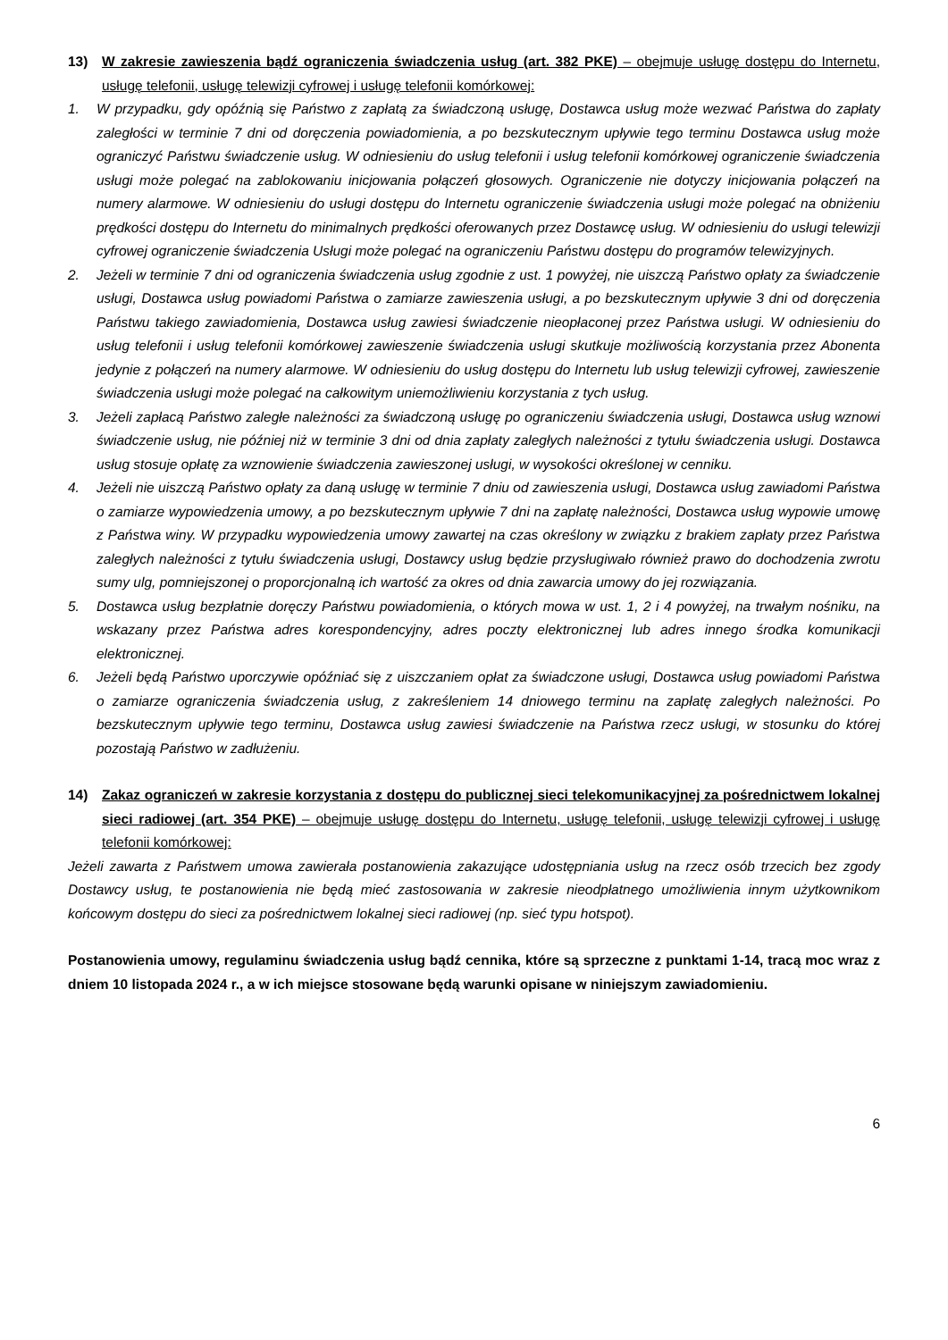13) W zakresie zawieszenia bądź ograniczenia świadczenia usług (art. 382 PKE) – obejmuje usługę dostępu do Internetu, usługę telefonii, usługę telewizji cyfrowej i usługę telefonii komórkowej:
1. W przypadku, gdy opóźnią się Państwo z zapłatą za świadczoną usługę, Dostawca usług może wezwać Państwa do zapłaty zaległości w terminie 7 dni od doręczenia powiadomienia, a po bezskutecznym upływie tego terminu Dostawca usług może ograniczyć Państwu świadczenie usług. W odniesieniu do usług telefonii i usług telefonii komórkowej ograniczenie świadczenia usługi może polegać na zablokowaniu inicjowania połączeń głosowych. Ograniczenie nie dotyczy inicjowania połączeń na numery alarmowe. W odniesieniu do usługi dostępu do Internetu ograniczenie świadczenia usługi może polegać na obniżeniu prędkości dostępu do Internetu do minimalnych prędkości oferowanych przez Dostawcę usług. W odniesieniu do usługi telewizji cyfrowej ograniczenie świadczenia Usługi może polegać na ograniczeniu Państwu dostępu do programów telewizyjnych.
2. Jeżeli w terminie 7 dni od ograniczenia świadczenia usług zgodnie z ust. 1 powyżej, nie uiszczą Państwo opłaty za świadczenie usługi, Dostawca usług powiadomi Państwa o zamiarze zawieszenia usługi, a po bezskutecznym upływie 3 dni od doręczenia Państwu takiego zawiadomienia, Dostawca usług zawiesi świadczenie nieopłaconej przez Państwa usługi. W odniesieniu do usług telefonii i usług telefonii komórkowej zawieszenie świadczenia usługi skutkuje możliwością korzystania przez Abonenta jedynie z połączeń na numery alarmowe. W odniesieniu do usług dostępu do Internetu lub usług telewizji cyfrowej, zawieszenie świadczenia usługi może polegać na całkowitym uniemożliwieniu korzystania z tych usług.
3. Jeżeli zapłacą Państwo zaległe należności za świadczoną usługę po ograniczeniu świadczenia usługi, Dostawca usług wznowi świadczenie usług, nie później niż w terminie 3 dni od dnia zapłaty zaległych należności z tytułu świadczenia usługi. Dostawca usług stosuje opłatę za wznowienie świadczenia zawieszonej usługi, w wysokości określonej w cenniku.
4. Jeżeli nie uiszczą Państwo opłaty za daną usługę w terminie 7 dniu od zawieszenia usługi, Dostawca usług zawiadomi Państwa o zamiarze wypowiedzenia umowy, a po bezskutecznym upływie 7 dni na zapłatę należności, Dostawca usług wypowie umowę z Państwa winy. W przypadku wypowiedzenia umowy zawartej na czas określony w związku z brakiem zapłaty przez Państwa zaległych należności z tytułu świadczenia usługi, Dostawcy usług będzie przysługiwało również prawo do dochodzenia zwrotu sumy ulg, pomniejszonej o proporcjonalną ich wartość za okres od dnia zawarcia umowy do jej rozwiązania.
5. Dostawca usług bezpłatnie doręczy Państwu powiadomienia, o których mowa w ust. 1, 2 i 4 powyżej, na trwałym nośniku, na wskazany przez Państwa adres korespondencyjny, adres poczty elektronicznej lub adres innego środka komunikacji elektronicznej.
6. Jeżeli będą Państwo uporczywie opóźniać się z uiszczaniem opłat za świadczone usługi, Dostawca usług powiadomi Państwa o zamiarze ograniczenia świadczenia usług, z zakreśleniem 14 dniowego terminu na zapłatę zaległych należności. Po bezskutecznym upływie tego terminu, Dostawca usług zawiesi świadczenie na Państwa rzecz usługi, w stosunku do której pozostają Państwo w zadłużeniu.
14) Zakaz ograniczeń w zakresie korzystania z dostępu do publicznej sieci telekomunikacyjnej za pośrednictwem lokalnej sieci radiowej (art. 354 PKE) – obejmuje usługę dostępu do Internetu, usługę telefonii, usługę telewizji cyfrowej i usługę telefonii komórkowej:
Jeżeli zawarta z Państwem umowa zawierała postanowienia zakazujące udostępniania usług na rzecz osób trzecich bez zgody Dostawcy usług, te postanowienia nie będą mieć zastosowania w zakresie nieodpłatnego umożliwienia innym użytkownikom końcowym dostępu do sieci za pośrednictwem lokalnej sieci radiowej (np. sieć typu hotspot).
Postanowienia umowy, regulaminu świadczenia usług bądź cennika, które są sprzeczne z punktami 1-14, tracą moc wraz z dniem 10 listopada 2024 r., a w ich miejsce stosowane będą warunki opisane w niniejszym zawiadomieniu.
6